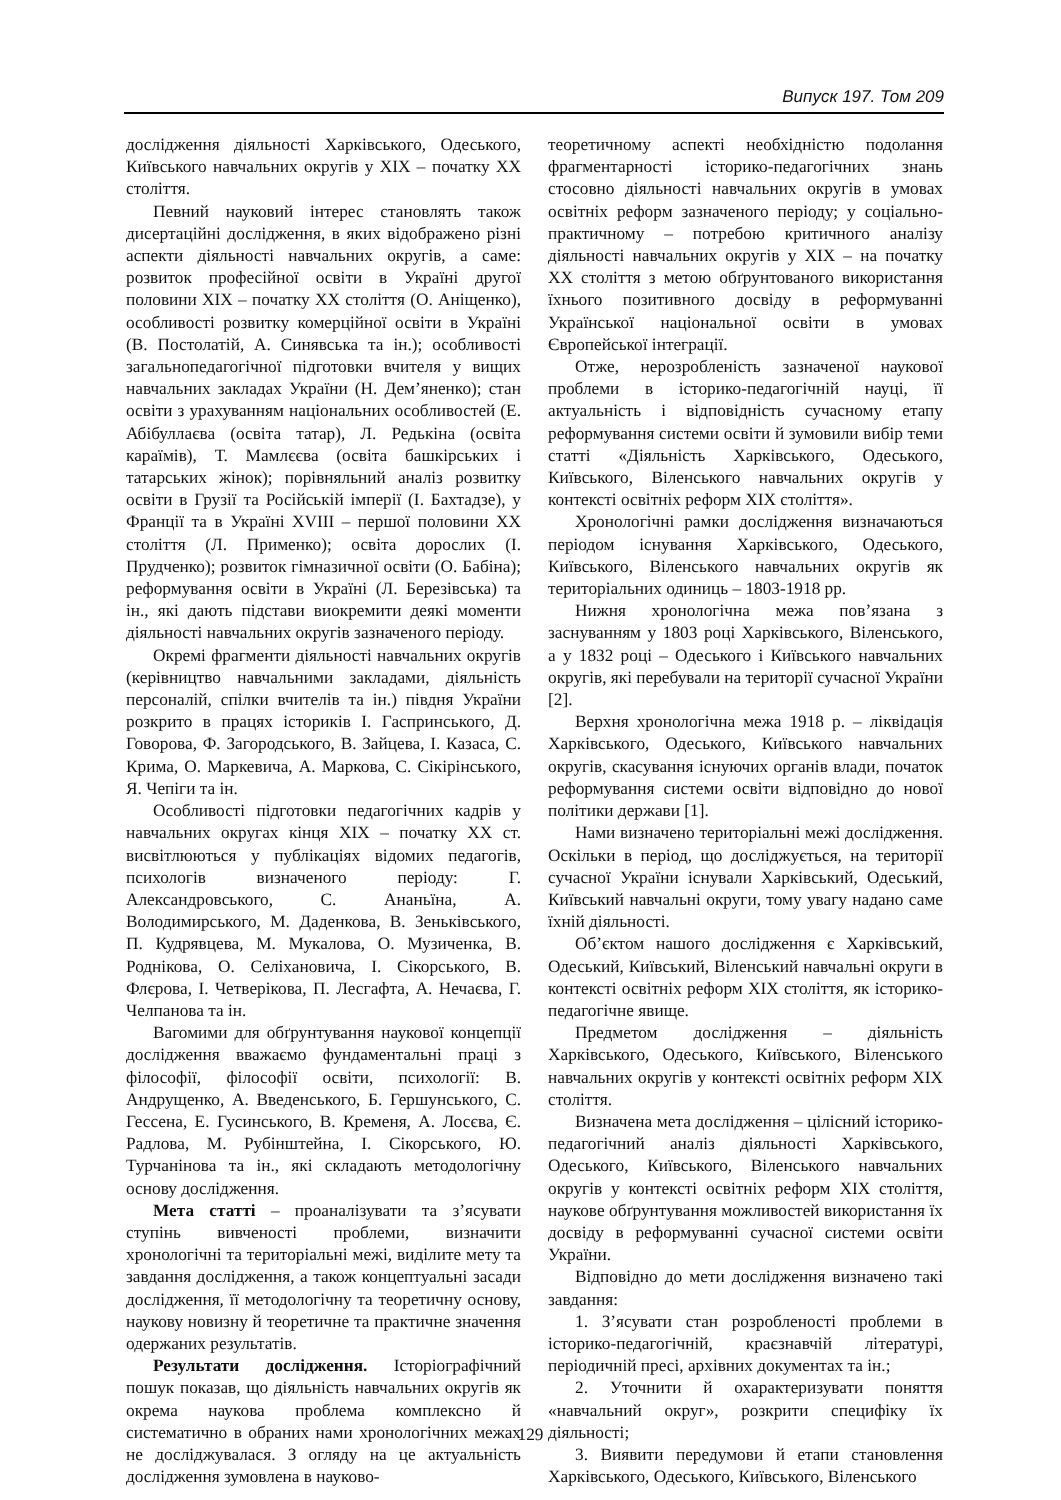Випуск 197. Том 209
дослідження діяльності Харківського, Одеського, Київського навчальних округів у ХІХ – початку ХХ століття.
Певний науковий інтерес становлять також дисертаційні дослідження, в яких відображено різні аспекти діяльності навчальних округів, а саме: розвиток професійної освіти в Україні другої половини ХІХ – початку ХХ століття (О. Аніщенко), особливості розвитку комерційної освіти в Україні (В. Постолатій, А. Синявська та ін.); особливості загальнопедагогічної підготовки вчителя у вищих навчальних закладах України (Н. Дем’яненко); стан освіти з урахуванням національних особливостей (Е. Абібуллаєва (освіта татар), Л. Редькіна (освіта караїмів), Т. Мамлєєва (освіта башкірських і татарських жінок); порівняльний аналіз розвитку освіти в Грузії та Російській імперії (І. Бахтадзе), у Франції та в Україні XVIII – першої половини ХХ століття (Л. Применко); освіта дорослих (І. Прудченко); розвиток гімназичної освіти (О. Бабіна); реформування освіти в Україні (Л. Березівська) та ін., які дають підстави виокремити деякі моменти діяльності навчальних округів зазначеного періоду.
Окремі фрагменти діяльності навчальних округів (керівництво навчальними закладами, діяльність персоналій, спілки вчителів та ін.) півдня України розкрито в працях істориків І. Гаспринського, Д. Говорова, Ф. Загородського, В. Зайцева, І. Казаса, С. Крима, О. Маркевича, А. Маркова, С. Сікірінського, Я. Чепіги та ін.
Особливості підготовки педагогічних кадрів у навчальних округах кінця ХІХ – початку ХХ ст. висвітлюються у публікаціях відомих педагогів, психологів визначеного періоду: Г. Александровського, С. Ананьїна, А. Володимирського, М. Даденкова, В. Зеньківського, П. Кудрявцева, М. Мукалова, О. Музиченка, В. Роднікова, О. Селіхановича, І. Сікорського, В. Флєрова, І. Четверікова, П. Лесгафта, А. Нечаєва, Г. Челпанова та ін.
Вагомими для обґрунтування наукової концепції дослідження вважаємо фундаментальні праці з філософії, філософії освіти, психології: В. Андрущенко, А. Введенського, Б. Гершунського, С. Гессена, Е. Гусинського, В. Кременя, А. Лосєва, Є. Радлова, М. Рубінштейна, І. Сікорського, Ю. Турчанінова та ін., які складають методологічну основу дослідження.
Мета статті – проаналізувати та з’ясувати ступінь вивченості проблеми, визначити хронологічні та територіальні межі, виділите мету та завдання дослідження, а також концептуальні засади дослідження, її методологічну та теоретичну основу, наукову новизну й теоретичне та практичне значення одержаних результатів.
Результати дослідження. Історіографічний пошук показав, що діяльність навчальних округів як окрема наукова проблема комплексно й систематично в обраних нами хронологічних межах не досліджувалася. З огляду на це актуальність дослідження зумовлена в науково-
теоретичному аспекті необхідністю подолання фрагментарності історико-педагогічних знань стосовно діяльності навчальних округів в умовах освітніх реформ зазначеного періоду; у соціально-практичному – потребою критичного аналізу діяльності навчальних округів у ХІХ – на початку ХХ століття з метою обґрунтованого використання їхнього позитивного досвіду в реформуванні Української національної освіти в умовах Європейської інтеграції.
Отже, нерозробленість зазначеної наукової проблеми в історико-педагогічній науці, її актуальність і відповідність сучасному етапу реформування системи освіти й зумовили вибір теми статті «Діяльність Харківського, Одеського, Київського, Віленського навчальних округів у контексті освітніх реформ ХІХ століття».
Хронологічні рамки дослідження визначаються періодом існування Харківського, Одеського, Київського, Віленського навчальних округів як територіальних одиниць – 1803-1918 рр.
Нижня хронологічна межа пов’язана з заснуванням у 1803 році Харківського, Віленського, а у 1832 році – Одеського і Київського навчальних округів, які перебували на території сучасної України [2].
Верхня хронологічна межа 1918 р. – ліквідація Харківського, Одеського, Київського навчальних округів, скасування існуючих органів влади, початок реформування системи освіти відповідно до нової політики держави [1].
Нами визначено територіальні межі дослідження. Оскільки в період, що досліджується, на території сучасної України існували Харківський, Одеський, Київський навчальні округи, тому увагу надано саме їхній діяльності.
Об’єктом нашого дослідження є Харківський, Одеський, Київський, Віленський навчальні округи в контексті освітніх реформ ХІХ століття, як історико-педагогічне явище.
Предметом дослідження – діяльність Харківського, Одеського, Київського, Віленського навчальних округів у контексті освітніх реформ ХІХ століття.
Визначена мета дослідження – цілісний історико-педагогічний аналіз діяльності Харківського, Одеського, Київського, Віленського навчальних округів у контексті освітніх реформ ХІХ століття, наукове обґрунтування можливостей використання їх досвіду в реформуванні сучасної системи освіти України.
Відповідно до мети дослідження визначено такі завдання:
1. З’ясувати стан розробленості проблеми в історико-педагогічній, краєзнавчій літературі, періодичній пресі, архівних документах та ін.;
2. Уточнити й охарактеризувати поняття «навчальний округ», розкрити специфіку їх діяльності;
3. Виявити передумови й етапи становлення Харківського, Одеського, Київського, Віленського
129